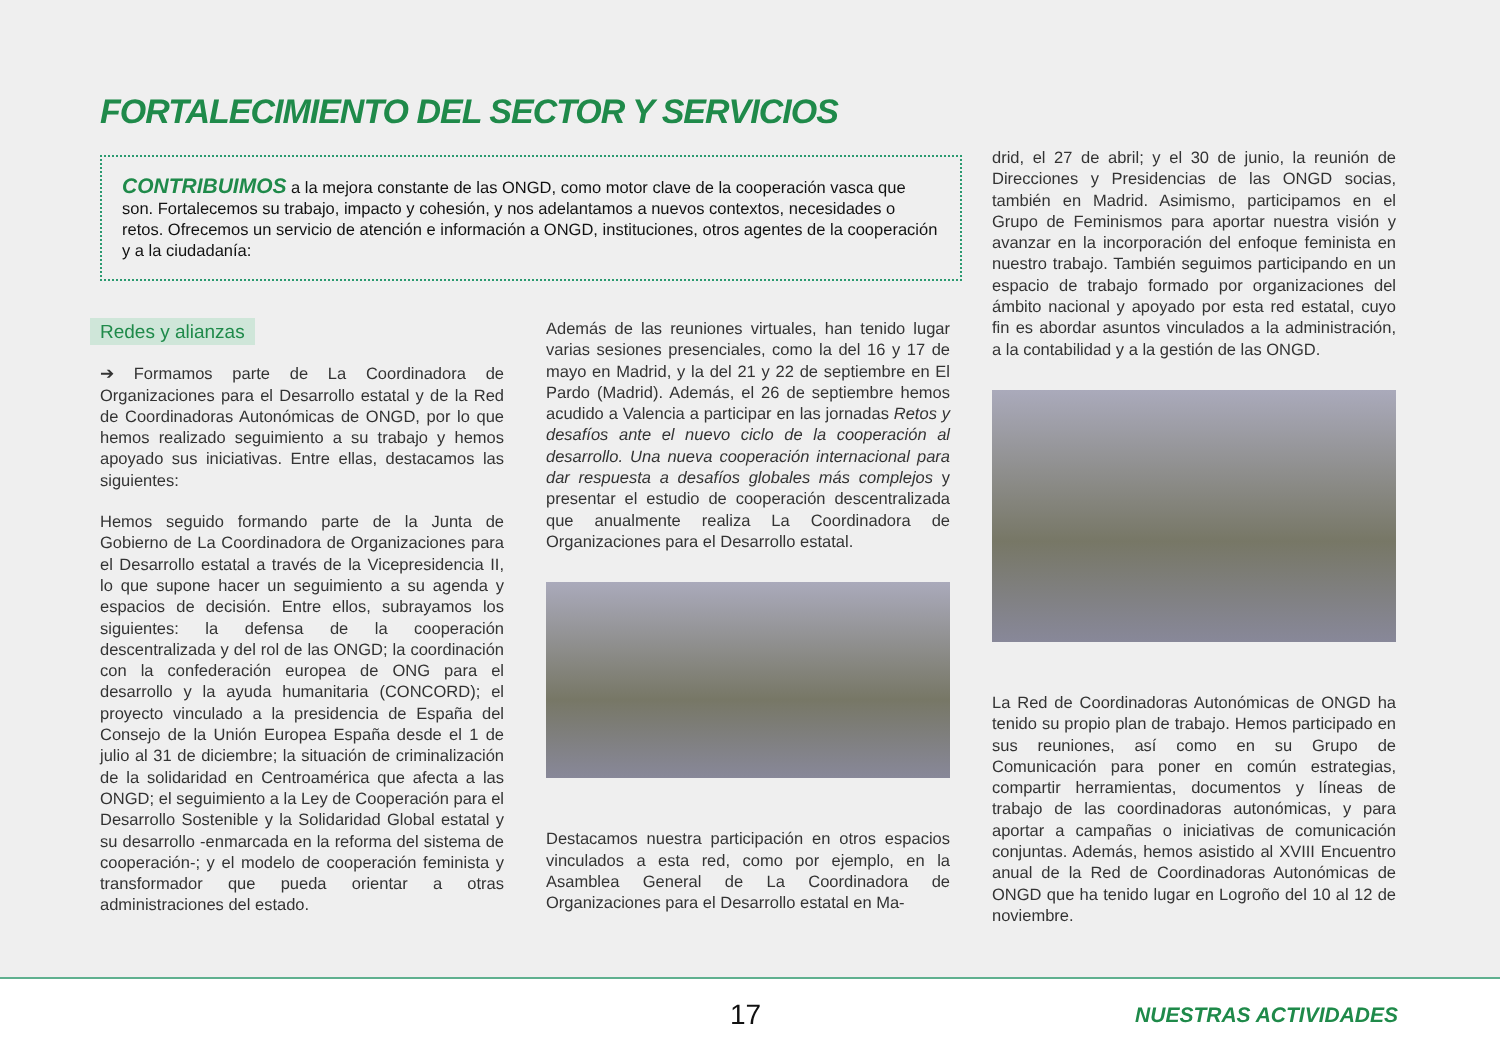FORTALECIMIENTO DEL SECTOR Y SERVICIOS
CONTRIBUIMOS a la mejora constante de las ONGD, como motor clave de la cooperación vasca que son. Fortalecemos su trabajo, impacto y cohesión, y nos adelantamos a nuevos contextos, necesidades o retos. Ofrecemos un servicio de atención e información a ONGD, instituciones, otros agentes de la cooperación y a la ciudadanía:
Redes y alianzas
➔ Formamos parte de La Coordinadora de Organizaciones para el Desarrollo estatal y de la Red de Coordinadoras Autonómicas de ONGD, por lo que hemos realizado seguimiento a su trabajo y hemos apoyado sus iniciativas. Entre ellas, destacamos las siguientes:
Hemos seguido formando parte de la Junta de Gobierno de La Coordinadora de Organizaciones para el Desarrollo estatal a través de la Vicepresidencia II, lo que supone hacer un seguimiento a su agenda y espacios de decisión. Entre ellos, subrayamos los siguientes: la defensa de la cooperación descentralizada y del rol de las ONGD; la coordinación con la confederación europea de ONG para el desarrollo y la ayuda humanitaria (CONCORD); el proyecto vinculado a la presidencia de España del Consejo de la Unión Europea España desde el 1 de julio al 31 de diciembre; la situación de criminalización de la solidaridad en Centroamérica que afecta a las ONGD; el seguimiento a la Ley de Cooperación para el Desarrollo Sostenible y la Solidaridad Global estatal y su desarrollo -enmarcada en la reforma del sistema de cooperación-; y el modelo de cooperación feminista y transformador que pueda orientar a otras administraciones del estado.
Además de las reuniones virtuales, han tenido lugar varias sesiones presenciales, como la del 16 y 17 de mayo en Madrid, y la del 21 y 22 de septiembre en El Pardo (Madrid). Además, el 26 de septiembre hemos acudido a Valencia a participar en las jornadas Retos y desafíos ante el nuevo ciclo de la cooperación al desarrollo. Una nueva cooperación internacional para dar respuesta a desafíos globales más complejos y presentar el estudio de cooperación descentralizada que anualmente realiza La Coordinadora de Organizaciones para el Desarrollo estatal.
Destacamos nuestra participación en otros espacios vinculados a esta red, como por ejemplo, en la Asamblea General de La Coordinadora de Organizaciones para el Desarrollo estatal en Ma-
drid, el 27 de abril; y el 30 de junio, la reunión de Direcciones y Presidencias de las ONGD socias, también en Madrid. Asimismo, participamos en el Grupo de Feminismos para aportar nuestra visión y avanzar en la incorporación del enfoque feminista en nuestro trabajo. También seguimos participando en un espacio de trabajo formado por organizaciones del ámbito nacional y apoyado por esta red estatal, cuyo fin es abordar asuntos vinculados a la administración, a la contabilidad y a la gestión de las ONGD.
La Red de Coordinadoras Autonómicas de ONGD ha tenido su propio plan de trabajo. Hemos participado en sus reuniones, así como en su Grupo de Comunicación para poner en común estrategias, compartir herramientas, documentos y líneas de trabajo de las coordinadoras autonómicas, y para aportar a campañas o iniciativas de comunicación conjuntas. Además, hemos asistido al XVIII Encuentro anual de la Red de Coordinadoras Autonómicas de ONGD que ha tenido lugar en Logroño del 10 al 12 de noviembre.
17 NUESTRAS ACTIVIDADES